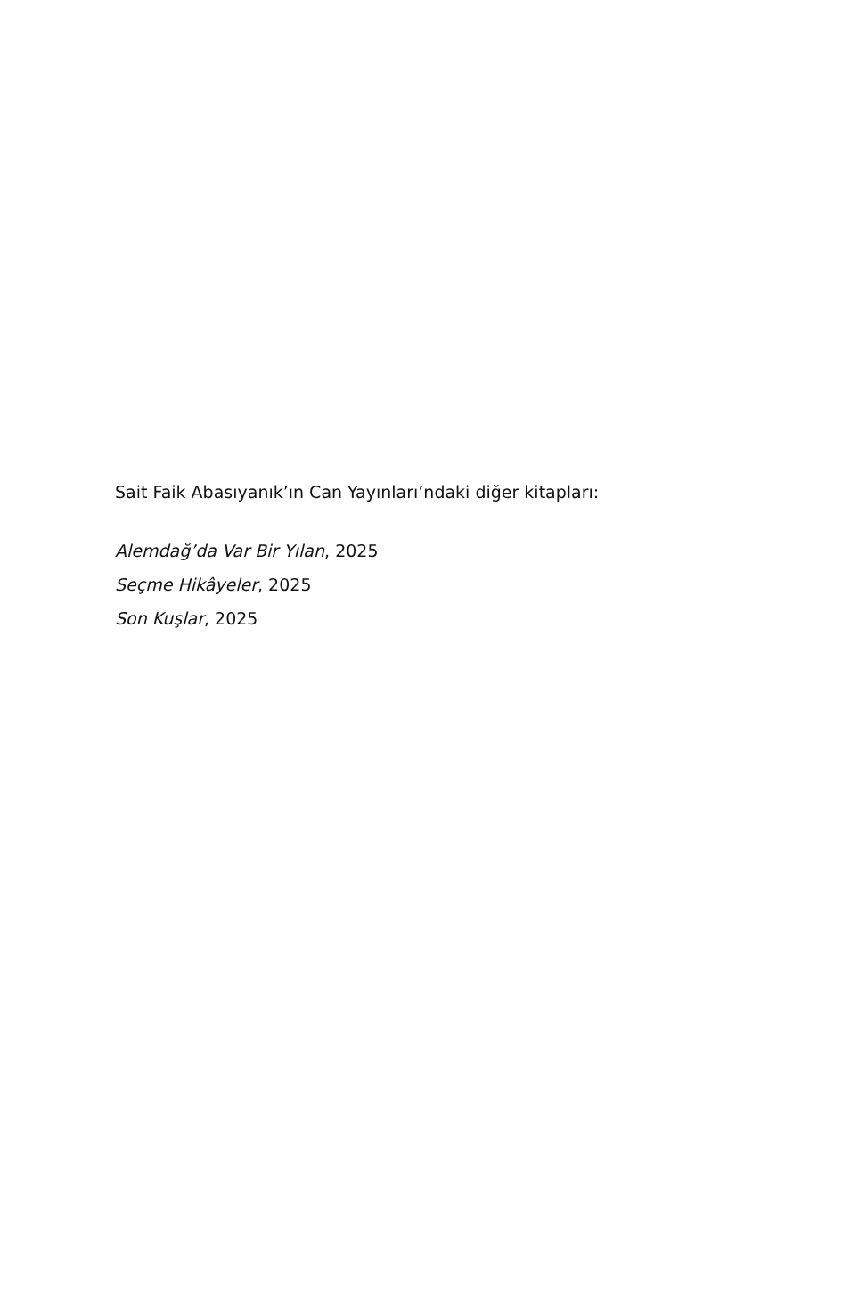Sait Faik Abasıyanık’ın Can Yayınları’ndaki diğer kitapları:
Alemdağ’da Var Bir Yılan, 2025
Seçme Hikâyeler, 2025
Son Kuşlar, 2025